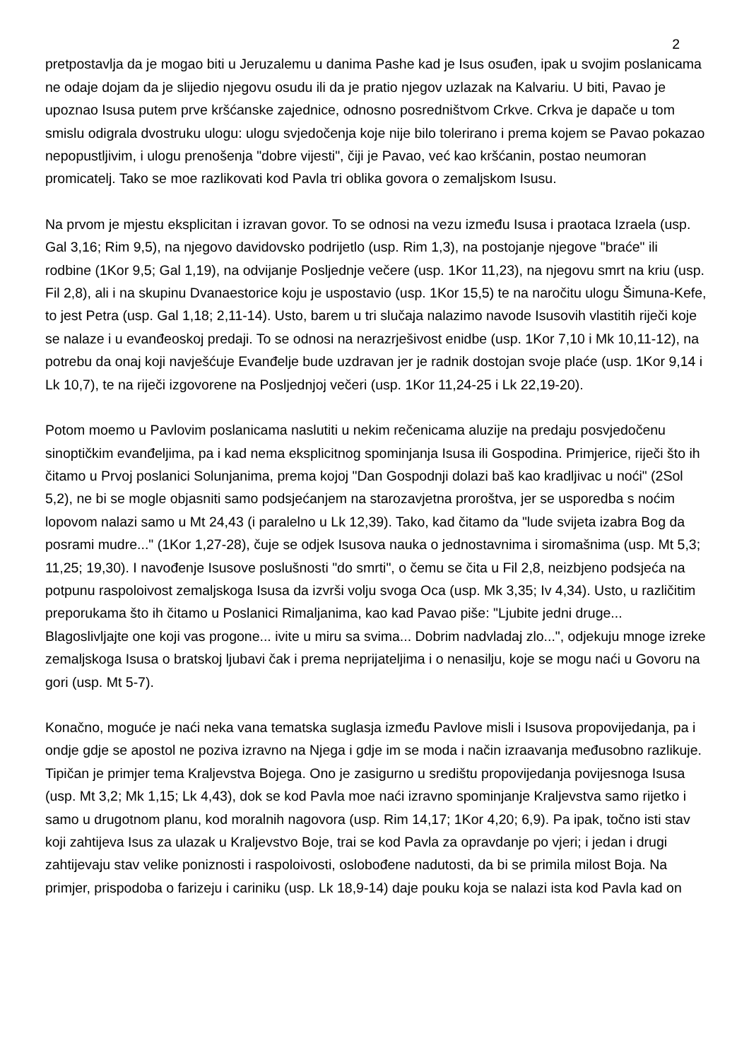2
pretpostavlja da je mogao biti u Jeruzalemu u danima Pashe kad je Isus osuđen, ipak u svojim poslanicama ne odaje dojam da je slijedio njegovu osudu ili da je pratio njegov uzlazak na Kalvariu. U biti, Pavao je upoznao Isusa putem prve kršćanske zajednice, odnosno posredništvom Crkve. Crkva je dapače u tom smislu odigrala dvostruku ulogu: ulogu svjedočenja koje nije bilo tolerirano i prema kojem se Pavao pokazao nepopustljivim, i ulogu prenošenja "dobre vijesti", čiji je Pavao, već kao kršćanin, postao neumoran promicatelj. Tako se moe razlikovati kod Pavla tri oblika govora o zemaljskom Isusu.
Na prvom je mjestu eksplicitan i izravan govor. To se odnosi na vezu između Isusa i praotaca Izraela (usp. Gal 3,16; Rim 9,5), na njegovo davidovsko podrijetlo (usp. Rim 1,3), na postojanje njegove "braće" ili rodbine (1Kor 9,5; Gal 1,19), na odvijanje Posljednje večere (usp. 1Kor 11,23), na njegovu smrt na kriu (usp. Fil 2,8), ali i na skupinu Dvanaestorice koju je uspostavio (usp. 1Kor 15,5) te na naročitu ulogu Šimuna-Kefe, to jest Petra (usp. Gal 1,18; 2,11-14). Usto, barem u tri slučaja nalazimo navode Isusovih vlastitih riječi koje se nalaze i u evanđeoskoj predaji. To se odnosi na nerazrješivost enidbe (usp. 1Kor 7,10 i Mk 10,11-12), na potrebu da onaj koji navješćuje Evanđelje bude uzdravan jer je radnik dostojan svoje plaće (usp. 1Kor 9,14 i Lk 10,7), te na riječi izgovorene na Posljednjoj večeri (usp. 1Kor 11,24-25 i Lk 22,19-20).
Potom moemo u Pavlovim poslanicama naslutiti u nekim rečenicama aluzije na predaju posvjedočenu sinoptičkim evanđeljima, pa i kad nema eksplicitnog spominjanja Isusa ili Gospodina. Primjerice, riječi što ih čitamo u Prvoj poslanici Solunjanima, prema kojoj "Dan Gospodnji dolazi baš kao kradljivac u noći" (2Sol 5,2), ne bi se mogle objasniti samo podsjećanjem na starozavjetna proroštva, jer se usporedba s noćim lopovom nalazi samo u Mt 24,43 (i paralelno u Lk 12,39). Tako, kad čitamo da "lude svijeta izabra Bog da posrami mudre..." (1Kor 1,27-28), čuje se odjek Isusova nauka o jednostavnima i siromašnima (usp. Mt 5,3; 11,25; 19,30). I navođenje Isusove poslušnosti "do smrti", o čemu se čita u Fil 2,8, neizbjeno podsjeća na potpunu raspoloivost zemaljskoga Isusa da izvrši volju svoga Oca (usp. Mk 3,35; Iv 4,34). Usto, u različitim preporukama što ih čitamo u Poslanici Rimaljanima, kao kad Pavao piše: "Ljubite jedni druge... Blagoslivljajte one koji vas progone... ivite u miru sa svima... Dobrim nadvladaj zlo...", odjekuju mnoge izreke zemaljskoga Isusa o bratskoj ljubavi čak i prema neprijateljima i o nenasilju, koje se mogu naći u Govoru na gori (usp. Mt 5-7).
Konačno, moguće je naći neka vana tematska suglasja između Pavlove misli i Isusova propovijedanja, pa i ondje gdje se apostol ne poziva izravno na Njega i gdje im se moda i način izraavanja međusobno razlikuje. Tipičan je primjer tema Kraljevstva Bojega. Ono je zasigurno u središtu propovijedanja povijesnoga Isusa (usp. Mt 3,2; Mk 1,15; Lk 4,43), dok se kod Pavla moe naći izravno spominjanje Kraljevstva samo rijetko i samo u drugotnom planu, kod moralnih nagovora (usp. Rim 14,17; 1Kor 4,20; 6,9). Pa ipak, točno isti stav koji zahtijeva Isus za ulazak u Kraljevstvo Boje, trai se kod Pavla za opravdanje po vjeri; i jedan i drugi zahtijevaju stav velike poniznosti i raspoloivosti, oslobođene nadutosti, da bi se primila milost Boja. Na primjer, prispodoba o farizeju i cariniku (usp. Lk 18,9-14) daje pouku koja se nalazi ista kod Pavla kad on